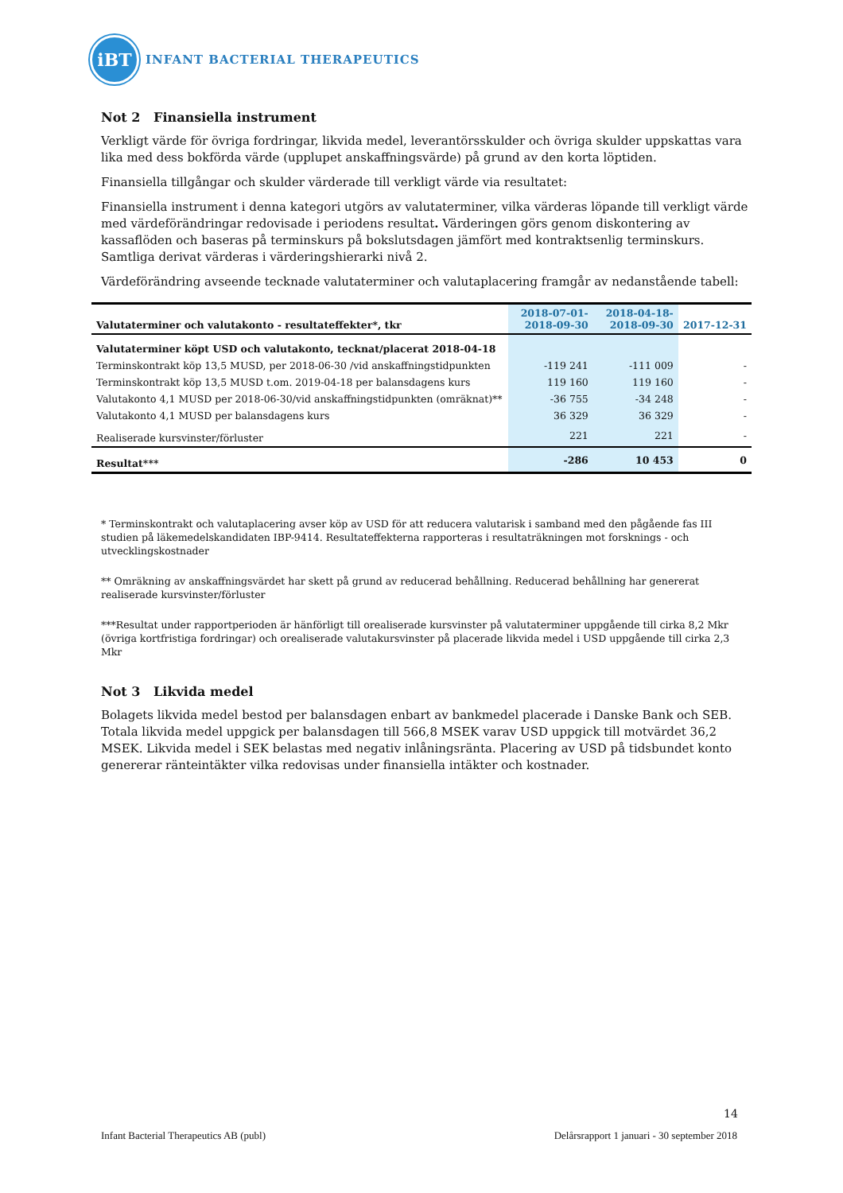iBT
INFANT BACTERIAL THERAPEUTICS
Not 2 Finansiella instrument
Verkligt värde för övriga fordringar, likvida medel, leverantörsskulder och övriga skulder uppskattas vara lika med dess bokförda värde (upplupet anskaffningsvärde) på grund av den korta löptiden.
Finansiella tillgångar och skulder värderade till verkligt värde via resultatet:
Finansiella instrument i denna kategori utgörs av valutaterminer, vilka värderas löpande till verkligt värde med värdeförändringar redovisade i periodens resultat. Värderingen görs genom diskontering av kassaflöden och baseras på terminskurs på bokslutsdagen jämfört med kontraktsenlig terminskurs. Samtliga derivat värderas i värderingshierarki nivå 2.
Värdeförändring avseende tecknade valutaterminer och valutaplacering framgår av nedanstående tabell:
| Valutaterminer och valutakonto - resultateffekter*, tkr | 2018-07-01- 2018-09-30 | 2018-04-18- 2018-09-30 | 2017-12-31 |
| --- | --- | --- | --- |
| Valutaterminer köpt USD och valutakonto, tecknat/placerat 2018-04-18 | | | |
| Terminskontrakt köp 13,5 MUSD, per 2018-06-30 /vid anskaffningstidpunkten | -119 241 | -111 009 | - |
| Terminskontrakt köp 13,5 MUSD t.om. 2019-04-18 per balansdagens kurs | 119 160 | 119 160 | - |
| Valutakonto 4,1 MUSD per 2018-06-30/vid anskaffningstidpunkten (omräknat)** | -36 755 | -34 248 | - |
| Valutakonto 4,1 MUSD per balansdagens kurs | 36 329 | 36 329 | - |
| Realiserade kursvinster/förluster | 221 | 221 | - |
| Resultat*** | -286 | 10 453 | 0 |
* Terminskontrakt och valutaplacering avser köp av USD för att reducera valutarisk i samband med den pågående fas III studien på läkemedelskandidaten IBP-9414. Resultateffekterna rapporteras i resultaträkningen mot forsknings - och utvecklingskostnader
** Omräkning av anskaffningsvärdet har skett på grund av reducerad behållning. Reducerad behållning har genererat realiserade kursvinster/förluster
***Resultat under rapportperioden är hänförligt till orealiserade kursvinster på valutaterminer uppgående till cirka 8,2 Mkr (övriga kortfristiga fordringar) och orealiserade valutakursvinster på placerade likvida medel i USD uppgående till cirka 2,3 Mkr
Not 3 Likvida medel
Bolagets likvida medel bestod per balansdagen enbart av bankmedel placerade i Danske Bank och SEB. Totala likvida medel uppgick per balansdagen till 566,8 MSEK varav USD uppgick till motvärdet 36,2 MSEK. Likvida medel i SEK belastas med negativ inlåningsränta. Placering av USD på tidsbundet konto genererar ränteintäkter vilka redovisas under finansiella intäkter och kostnader.
14
Infant Bacterial Therapeutics AB (publ) Delårsrapport 1 januari - 30 september 2018